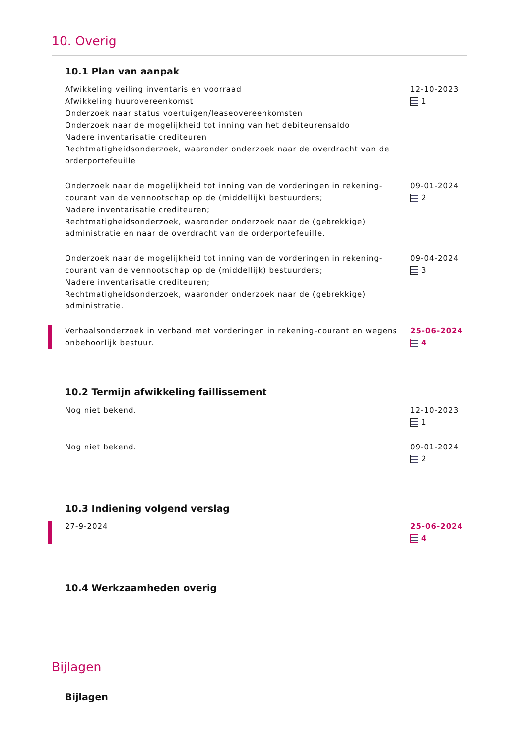10. Overig
10.1 Plan van aanpak
Afwikkeling veiling inventaris en voorraad
Afwikkeling huurovereenkomst
Onderzoek naar status voertuigen/leaseovereenkomsten
Onderzoek naar de mogelijkheid tot inning van het debiteurensaldo
Nadere inventarisatie crediteuren
Rechtmatigheidsonderzoek, waaronder onderzoek naar de overdracht van de orderportefeuille
12-10-2023
1
Onderzoek naar de mogelijkheid tot inning van de vorderingen in rekening-courant van de vennootschap op de (middellijk) bestuurders;
Nadere inventarisatie crediteuren;
Rechtmatigheidsonderzoek, waaronder onderzoek naar de (gebrekkige) administratie en naar de overdracht van de orderportefeuille.
09-01-2024
2
Onderzoek naar de mogelijkheid tot inning van de vorderingen in rekening-courant van de vennootschap op de (middellijk) bestuurders;
Nadere inventarisatie crediteuren;
Rechtmatigheidsonderzoek, waaronder onderzoek naar de (gebrekkige) administratie.
09-04-2024
3
Verhaalsonderzoek in verband met vorderingen in rekening-courant en wegens onbehoorlijk bestuur.
25-06-2024
4
10.2 Termijn afwikkeling faillissement
Nog niet bekend. 12-10-2023
1
Nog niet bekend. 09-01-2024
2
10.3 Indiening volgend verslag
27-9-2024 25-06-2024
4
10.4 Werkzaamheden overig
Bijlagen
Bijlagen